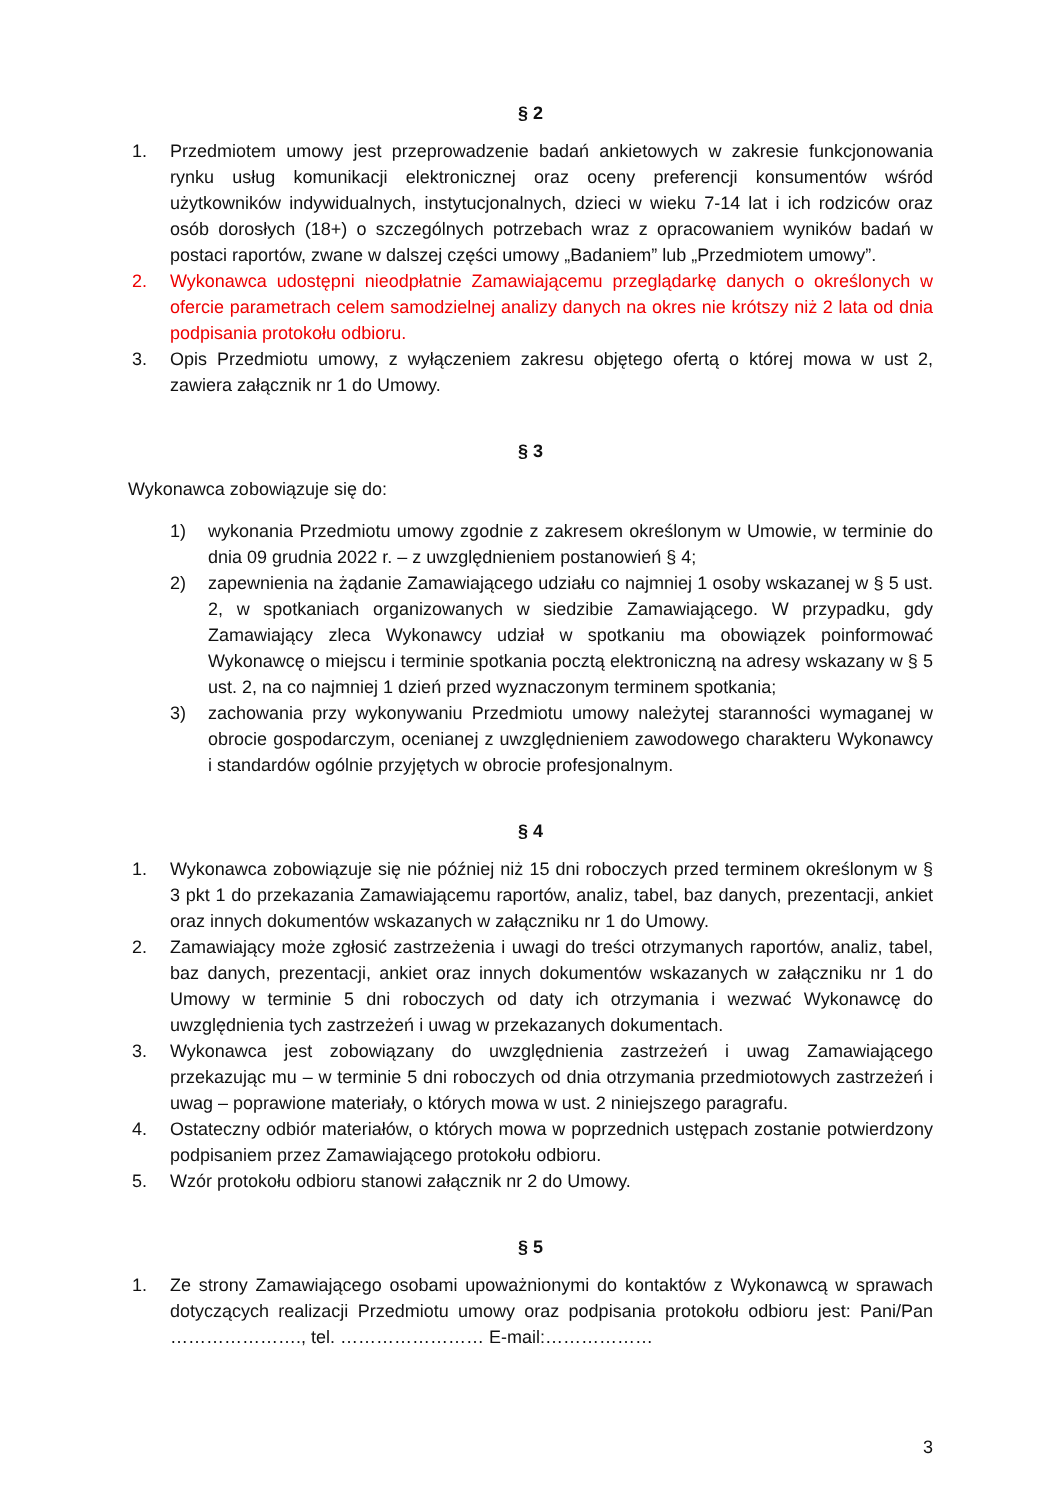§ 2
1. Przedmiotem umowy jest przeprowadzenie badań ankietowych w zakresie funkcjonowania rynku usług komunikacji elektronicznej oraz oceny preferencji konsumentów wśród użytkowników indywidualnych, instytucjonalnych, dzieci w wieku 7-14 lat i ich rodziców oraz osób dorosłych (18+) o szczególnych potrzebach wraz z opracowaniem wyników badań w postaci raportów, zwane w dalszej części umowy „Badaniem” lub „Przedmiotem umowy”.
2. Wykonawca udostępni nieodpłatnie Zamawiającemu przeglądarkę danych o określonych w ofercie parametrach celem samodzielnej analizy danych na okres nie krótszy niż 2 lata od dnia podpisania protokołu odbioru.
3. Opis Przedmiotu umowy, z wyłączeniem zakresu objętego ofertą o której mowa w ust 2, zawiera załącznik nr 1 do Umowy.
§ 3
Wykonawca zobowiązuje się do:
1) wykonania Przedmiotu umowy zgodnie z zakresem określonym w Umowie, w terminie do dnia 09 grudnia 2022 r. – z uwzględnieniem postanowień § 4;
2) zapewnienia na żądanie Zamawiającego udziału co najmniej 1 osoby wskazanej w § 5 ust. 2, w spotkaniach organizowanych w siedzibie Zamawiającego. W przypadku, gdy Zamawiający zleca Wykonawcy udział w spotkaniu ma obowiązek poinformować Wykonawcę o miejscu i terminie spotkania pocztą elektroniczną na adresy wskazany w § 5 ust. 2, na co najmniej 1 dzień przed wyznaczonym terminem spotkania;
3) zachowania przy wykonywaniu Przedmiotu umowy należytej staranności wymaganej w obrocie gospodarczym, ocenianej z uwzględnieniem zawodowego charakteru Wykonawcy i standardów ogólnie przyjętych w obrocie profesjonalnym.
§ 4
1. Wykonawca zobowiązuje się nie później niż 15 dni roboczych przed terminem określonym w § 3 pkt 1 do przekazania Zamawiającemu raportów, analiz, tabel, baz danych, prezentacji, ankiet oraz innych dokumentów wskazanych w załączniku nr 1 do Umowy.
2. Zamawiający może zgłosić zastrzeżenia i uwagi do treści otrzymanych raportów, analiz, tabel, baz danych, prezentacji, ankiet oraz innych dokumentów wskazanych w załączniku nr 1 do Umowy w terminie 5 dni roboczych od daty ich otrzymania i wezwać Wykonawcę do uwzględnienia tych zastrzeżeń i uwag w przekazanych dokumentach.
3. Wykonawca jest zobowiązany do uwzględnienia zastrzeżeń i uwag Zamawiającego przekazując mu – w terminie 5 dni roboczych od dnia otrzymania przedmiotowych zastrzeżeń i uwag – poprawione materiały, o których mowa w ust. 2 niniejszego paragrafu.
4. Ostateczny odbiór materiałów, o których mowa w poprzednich ustępach zostanie potwierdzony podpisaniem przez Zamawiającego protokołu odbioru.
5. Wzór protokołu odbioru stanowi załącznik nr 2 do Umowy.
§ 5
1. Ze strony Zamawiającego osobami upoważnionymi do kontaktów z Wykonawcą w sprawach dotyczących realizacji Przedmiotu umowy oraz podpisania protokołu odbioru jest: Pani/Pan …………………., tel. …………………… E-mail:………………
3